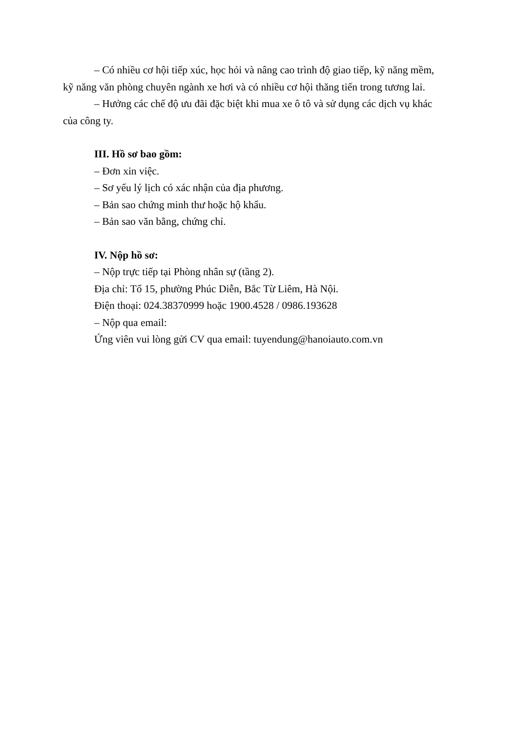– Có nhiều cơ hội tiếp xúc, học hỏi và nâng cao trình độ giao tiếp, kỹ năng mềm, kỹ năng văn phòng chuyên ngành xe hơi và có nhiều cơ hội thăng tiến trong tương lai.
– Hưởng các chế độ ưu đãi đặc biệt khi mua xe ô tô và sử dụng các dịch vụ khác của công ty.
III. Hồ sơ bao gồm:
– Đơn xin việc.
– Sơ yếu lý lịch có xác nhận của địa phương.
– Bản sao chứng minh thư hoặc hộ khẩu.
– Bản sao văn bằng, chứng chỉ.
IV. Nộp hồ sơ:
– Nộp trực tiếp tại Phòng nhân sự (tầng 2).
Địa chỉ: Tổ 15, phường Phúc Diễn, Bắc Từ Liêm, Hà Nội.
Điện thoại: 024.38370999 hoặc 1900.4528 / 0986.193628
– Nộp qua email:
Ứng viên vui lòng gửi CV qua email: tuyendung@hanoiauto.com.vn